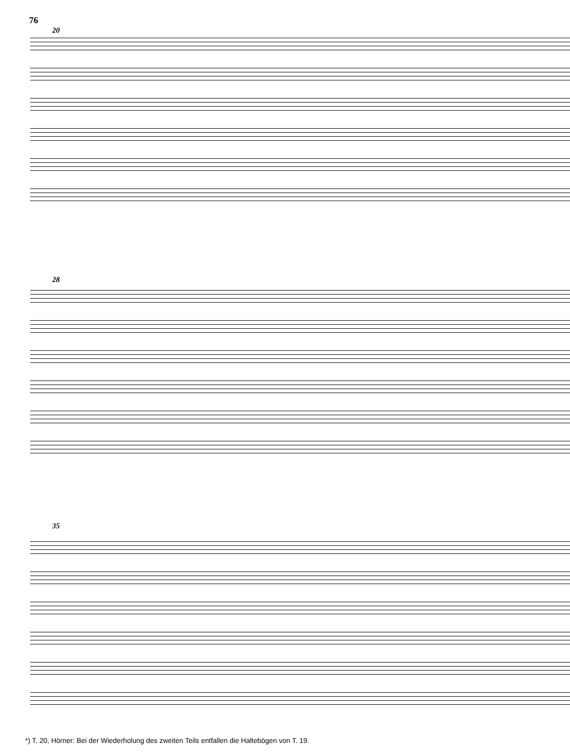76
20
28
35
*) T. 20, Hörner: Bei der Wiederholung des zweiten Teils entfallen die Haltebögen von T. 19.